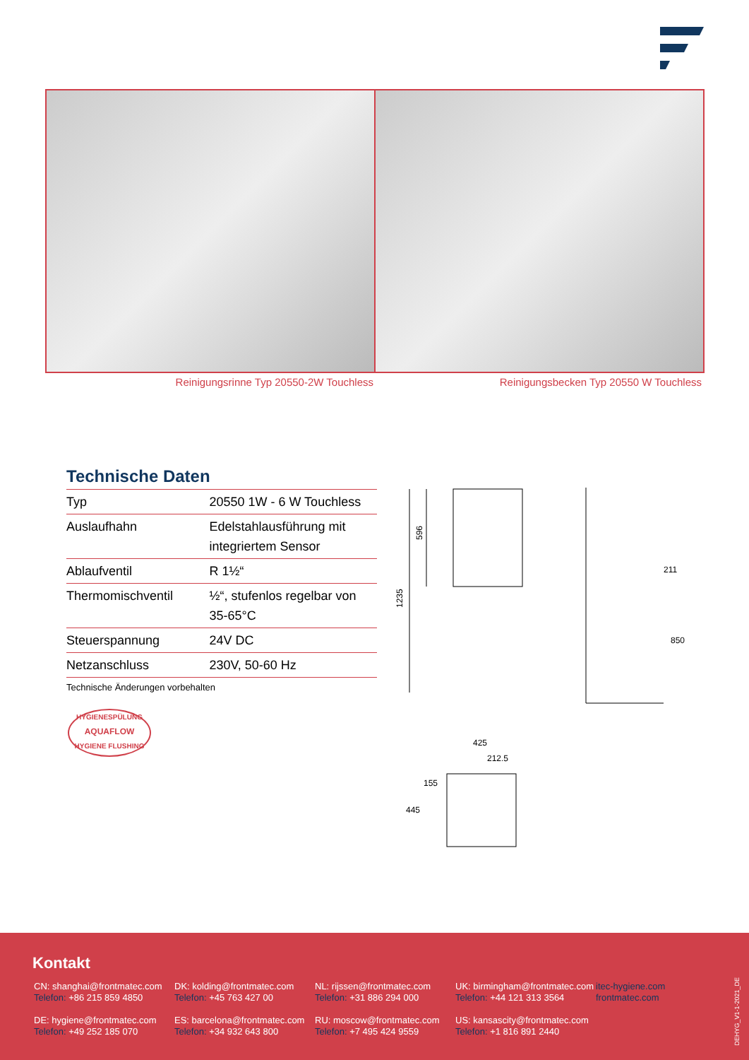Reinigungsrinne Typ 20550-2W Touchless Reinigungsbecken Typ 20550 W Touchless
Technische Daten
| Typ | 20550 1W - 6 W Touchless |
| Auslaufhahn | Edelstahlausführung mit integriertem Sensor |
| Ablaufventil | R 1½“ |
| Thermomischventil | ½“, stufenlos regelbar von 35-65°C |
| Steuerspannung | 24V DC |
| Netzanschluss | 230V, 50-60 Hz |
Technische Änderungen vorbehalten
HYGIENESPÜLUNG
AQUAFLOW
HYGIENE FLUSHING
1235
596
211
850
425
212.5
155
445
Kontakt
CN: shanghai@frontmatec.com
Telefon: +86 215 859 4850
DK: kolding@frontmatec.com
Telefon: +45 763 427 00
NL: rijssen@frontmatec.com
Telefon: +31 886 294 000
UK: birmingham@frontmatec.com
Telefon: +44 121 313 3564
itec-hygiene.com
frontmatec.com
DE: hygiene@frontmatec.com
Telefon: +49 252 185 070
ES: barcelona@frontmatec.com
Telefon: +34 932 643 800
RU: moscow@frontmatec.com
Telefon: +7 495 424 9559
US: kansascity@frontmatec.com
Telefon: +1 816 891 2440
DEHYG_V1-1-2021_DE